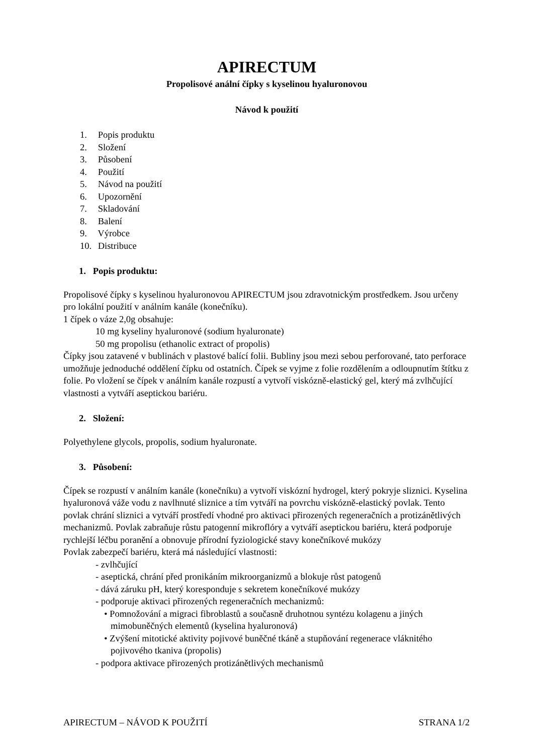APIRECTUM
Propolisové anální čípky s kyselinou hyaluronovou
Návod k použití
1. Popis produktu
2. Složení
3. Působení
4. Použití
5. Návod na použití
6. Upozornění
7. Skladování
8. Balení
9. Výrobce
10. Distribuce
1. Popis produktu:
Propolisové čípky s kyselinou hyaluronovou APIRECTUM jsou zdravotnickým prostředkem. Jsou určeny pro lokální použití v análním kanále (konečníku).
1 čípek o váze 2,0g obsahuje:
10 mg kyseliny hyaluronové (sodium hyaluronate)
50 mg propolisu (ethanolic extract of propolis)
Čípky jsou zatavené v bublinách v plastové balící folii. Bubliny jsou mezi sebou perforované, tato perforace umožňuje jednoduché oddělení čípku od ostatních. Čípek se vyjme z folie rozdělením a odloupnutím štítku z folie. Po vložení se čípek v análním kanále rozpustí a vytvoří viskózně-elastický gel, který má zvlhčující vlastnosti a vytváří aseptickou bariéru.
2. Složení:
Polyethylene glycols, propolis, sodium hyaluronate.
3. Působení:
Čípek se rozpustí v análním kanále (konečníku) a vytvoří viskózní hydrogel, který pokryje sliznici. Kyselina hyaluronová váže vodu z navlhnuté sliznice a tím vytváří na povrchu viskózně-elastický povlak. Tento povlak chrání sliznici a vytváří prostředí vhodné pro aktivaci přirozených regeneračních a protizánětlivých mechanizmů. Povlak zabraňuje růstu patogenní mikroflóry a vytváří aseptickou bariéru, která podporuje rychlejší léčbu poranění a obnovuje přírodní fyziologické stavy konečníkové mukózy
Povlak zabezpečí bariéru, která má následující vlastnosti:
- zvlhčující
- aseptická, chrání před pronikáním mikroorganizmů a blokuje růst patogenů
- dává záruku pH, který koresponduje s sekretem konečníkové mukózy
- podporuje aktivaci přirozených regeneračních mechanizmů:
• Pomnožování a migraci fibroblastů a současně druhotnou syntézu kolagenu a jiných mimobuněčných elementů (kyselina hyaluronová)
• Zvýšení mitotické aktivity pojivové buněčné tkáně a stupňování regenerace vláknitého pojivového tkaniva (propolis)
- podpora aktivace přirozených protizánětlivých mechanismů
APIRECTUM – NÁVOD K POUŽITÍ STRANA 1/2